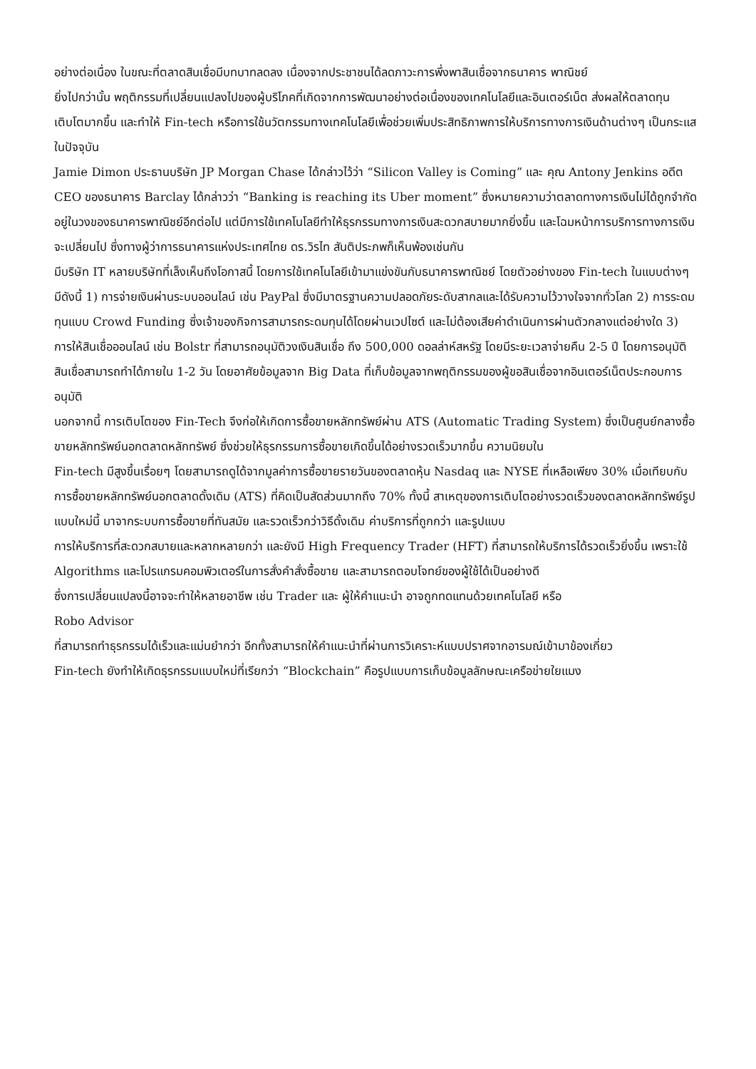อย่างต่อเนื่อง ในขณะที่ตลาดสินเชื่อมีบทบาทลดลง เนื่องจากประชาชนได้ลดภาวะการพึ่งพาสินเชื่อจากธนาคาร พาณิชย์
ยิ่งไปกว่านั้น พฤติกรรมที่เปลี่ยนแปลงไปของผู้บริโภคที่เกิดจากการพัฒนาอย่างต่อเนื่องของเทคโนโลยีและอินเตอร์เน็ต ส่งผลให้ตลาดทุนเติบโตมากขึ้น และทำให้ Fin-tech หรือการใช้นวัตกรรมทางเทคโนโลยีเพื่อช่วยเพิ่มประสิทธิภาพการให้บริการทางการเงินด้านต่างๆ เป็นกระแสในปัจจุบัน
Jamie Dimon ประธานบริษัท JP Morgan Chase ได้กล่าวไว้ว่า “Silicon Valley is Coming” และ คุณ Antony Jenkins อดีต CEO ของธนาคาร Barclay ได้กล่าวว่า “Banking is reaching its Uber moment” ซึ่งหมายความว่าตลาดทางการเงินไม่ได้ถูกจำกัดอยู่ในวงของธนาคารพาณิชย์อีกต่อไป แต่มีการใช้เทคโนโลยีทำให้ธุรกรรมทางการเงินสะดวกสบายมากยิ่งขึ้น และโฉมหน้าการบริการทางการเงินจะเปลี่ยนไป ซึ่งทางผู้ว่าการธนาคารแห่งประเทศไทย ดร.วิรไท สันติประภพก็เห็นพ้องเช่นกัน
มีบริษัท IT หลายบริษัทที่เล็งเห็นถึงโอกาสนี้ โดยการใช้เทคโนโลยีเข้ามาแข่งขันกับธนาคารพาณิชย์ โดยตัวอย่างของ Fin-tech ในแบบต่างๆ มีดังนี้ 1) การจ่ายเงินผ่านระบบออนไลน์ เช่น PayPal ซึ่งมีมาตรฐานความปลอดภัยระดับสากลและได้รับความไว้วางใจจากทั่วโลก 2) การระดมทุนแบบ Crowd Funding ซึ่งเจ้าของกิจการสามารถระดมทุนได้โดยผ่านเวปไซต์ และไม่ต้องเสียค่าดำเนินการผ่านตัวกลางแต่อย่างใด 3) การให้สินเชื่อออนไลน์ เช่น Bolstr ที่สามารถอนุมัติวงเงินสินเชื่อ ถึง 500,000 ดอลล่าห์สหรัฐ โดยมีระยะเวลาจ่ายคืน 2-5 ปี โดยการอนุมัติสินเชื่อสามารถทำได้ภายใน 1-2 วัน โดยอาศัยข้อมูลจาก Big Data ที่เก็บข้อมูลจากพฤติกรรมของผู้ขอสินเชื่อจากอินเตอร์เน็ตประกอบการอนุมัติ
นอกจากนี้ การเติบโตของ Fin-Tech จึงก่อให้เกิดการซื้อขายหลักทรัพย์ผ่าน ATS (Automatic Trading System) ซึ่งเป็นศูนย์กลางซื้อขายหลักทรัพย์นอกตลาดหลักทรัพย์ ซึ่งช่วยให้ธุรกรรมการซื้อขายเกิดขึ้นได้อย่างรวดเร็วมากขึ้น ความนิยมใน
Fin-tech มีสูงขึ้นเรื่อยๆ โดยสามารถดูได้จากมูลค่าการซื้อขายรายวันของตลาดหุ้น Nasdaq และ NYSE ที่เหลือเพียง 30% เมื่อเทียบกับการซื้อขายหลักทรัพย์นอกตลาดดั้งเดิม (ATS) ที่คิดเป็นสัดส่วนมากถึง 70% ทั้งนี้ สาเหตุของการเติบโตอย่างรวดเร็วของตลาดหลักทรัพย์รูปแบบใหม่นี้ มาจากระบบการซื้อขายที่ทันสมัย และรวดเร็วกว่าวิธีดั้งเดิม ค่าบริการที่ถูกกว่า และรูปแบบ
การให้บริการที่สะดวกสบายและหลากหลายกว่า และยังมี High Frequency Trader (HFT) ที่สามารถให้บริการได้รวดเร็วยิ่งขึ้น เพราะใช้ Algorithms และโปรแกรมคอมพิวเตอร์ในการสั่งคำสั่งซื้อขาย และสามารถตอบโจทย์ของผู้ใช้ได้เป็นอย่างดี
ซึ่งการเปลี่ยนแปลงนี้อาจจะทำให้หลายอาชีพ เช่น Trader และ ผู้ให้คำแนะนำ อาจถูกทดแทนด้วยเทคโนโลยี หรือ
Robo Advisor
ที่สามารถทำธุรกรรมได้เร็วและแม่นยำกว่า อีกทั้งสามารถให้คำแนะนำที่ผ่านการวิเคราะห์แบบปราศจากอารมณ์เข้ามาข้องเกี่ยว
Fin-tech ยังทำให้เกิดธุรกรรมแบบใหม่ที่เรียกว่า “Blockchain” คือรูปแบบการเก็บข้อมูลลักษณะเครือข่ายใยแมง